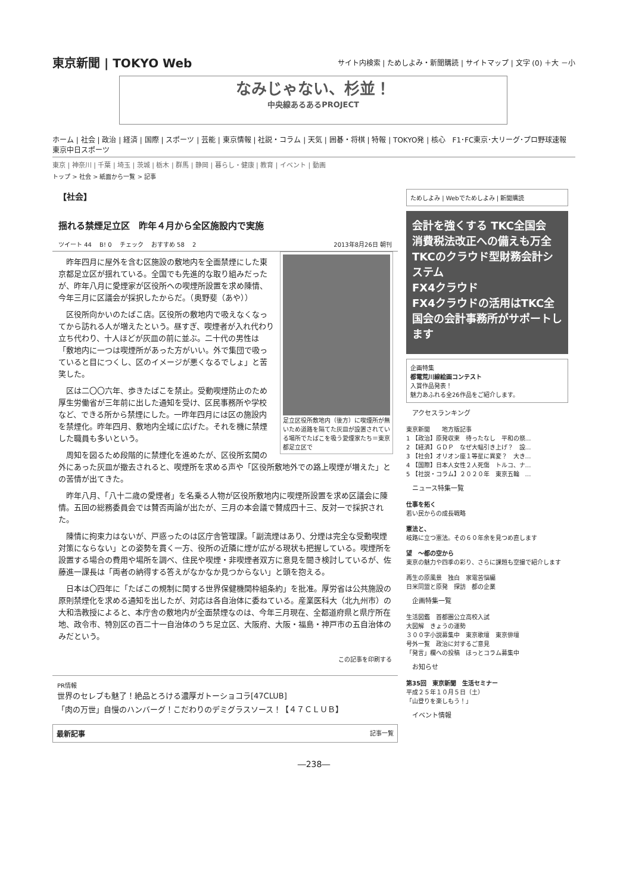東京新聞 | TOKYO Web サイト内検索 | ためしよみ・新聞購読 | サイトマップ | 文字 (0) ＋大 －小
なみじゃない、杉並！
中央線あるあるPROJECT
ホーム | 社会 | 政治 | 経済 | 国際 | スポーツ | 芸能 | 東京情報 | 社説・コラム | 天気 | 囲碁・将棋 | 特報 | TOKYO発 | 核心 F1･FC東京･大リーグ･プロ野球速報 東京中日スポーツ
東京 | 神奈川 | 千葉 | 埼玉 | 茨城 | 栃木 | 群馬 | 静岡 | 暮らし・健康 | 教育 | イベント | 動画
トップ > 社会 > 紙面から一覧 > 記事
【社会】
揺れる禁煙足立区　昨年４月から全区施設内で実施
ツイート 44 　B! 0 　チェック 　おすすめ 58 　2 2013年8月26日 朝刊
足立区役所敷地内（後方）に喫煙所が無いため道路を隔てた灰皿が設置されている場所でたばこを吸う愛煙家たち＝東京都足立区で
昨年四月に屋外を含む区施設の敷地内を全面禁煙にした東京都足立区が揺れている。全国でも先進的な取り組みだったが、昨年八月に愛煙家が区役所への喫煙所設置を求め陳情、今年三月に区議会が採択したからだ。（奥野斐（あや））
区役所向かいのたばこ店。区役所の敷地内で吸えなくなってから訪れる人が増えたという。昼すぎ、喫煙者が入れ代わり立ち代わり、十人ほどが灰皿の前に並ぶ。二十代の男性は「敷地内に一つは喫煙所があった方がいい。外で集団で吸っていると目につくし、区のイメージが悪くなるでしょ」と苦笑した。
区は二〇〇六年、歩きたばこを禁止。受動喫煙防止のため厚生労働省が三年前に出した通知を受け、区民事務所や学校など、できる所から禁煙にした。一昨年四月には区の施設内を禁煙化。昨年四月、敷地内全域に広げた。それを機に禁煙した職員も多いという。
周知を図るため段階的に禁煙化を進めたが、区役所玄関の外にあった灰皿が撤去されると、喫煙所を求める声や「区役所敷地外での路上喫煙が増えた」との苦情が出てきた。
昨年八月、「八十二歳の愛煙者」を名乗る人物が区役所敷地内に喫煙所設置を求め区議会に陳情。五回の総務委員会では賛否両論が出たが、三月の本会議で賛成四十三、反対一で採択された。
陳情に拘束力はないが、戸惑ったのは区庁舎管理課。「副流煙はあり、分煙は完全な受動喫煙対策にならない」との姿勢を貫く一方、役所の近隣に煙が広がる現状も把握している。喫煙所を設置する場合の費用や場所を調べ、住民や喫煙・非喫煙者双方に意見を聞き検討しているが、佐藤進一課長は「両者の納得する答えがなかなか見つからない」と頭を抱える。
日本は〇四年に「たばこの規制に関する世界保健機関枠組条約」を批准。厚労省は公共施設の原則禁煙化を求める通知を出したが、対応は各自治体に委ねている。産業医科大（北九州市）の大和浩教授によると、本庁舎の敷地内が全面禁煙なのは、今年三月現在、全都道府県と県庁所在地、政令市、特別区の百二十一自治体のうち足立区、大阪府、大阪・福島・神戸市の五自治体のみだという。
この記事を印刷する
PR情報
世界のセレブも魅了！絶品とろける濃厚ガトーショコラ[47CLUB]
「肉の万世」自慢のハンバーグ！こだわりのデミグラスソース！【４７ＣＬＵＢ】
最新記事 記事一覧
ためしよみ | Webでためしよみ | 新聞購読
会計を強くする TKC全国会
消費税法改正への備えも万全
TKCのクラウド型財務会計システム
FX4クラウド
FX4クラウドの活用はTKC全国会の会計事務所がサポートします
企画特集
都電荒川線絵画コンテスト
入賞作品発表！
魅力あふれる全26作品をご紹介します。
アクセスランキング
東京新聞　　地方版記事
1 【政治】原発収束　待ったなし　平和の祭…
2 【経済】ＧＤＰ　なぜ大幅引き上げ？　設…
3 【社会】オリオン座１等星に異変？　大き…
4 【国際】日本人女性２人死傷　トルコ、ナ…
5 【社説・コラム】２０２０年　東京五輪　…
ニュース特集一覧
仕事を拓く
若い民からの成長戦略
憲法と、
岐路に立つ憲法。その６０年余を見つめ直します
望　～都の空から
東京の魅力や四季の彩り、さらに課題も空撮で紹介します
再生の原風景　独白　家電苦悩編
日米同盟と原発　探訪　都の企業
企画特集一覧
生活図鑑　首都圏公立高校入試
大図解　きょうの運勢
３００字小説募集中　東京歌壇　東京俳壇
号外一覧　政治に対するご意見
「発言」欄への投稿　ほっとコラム募集中
お知らせ
第35回　東京新聞　生活セミナー
平成２５年１０月５日（土）
「山登りを楽しもう！」
イベント情報
―238―